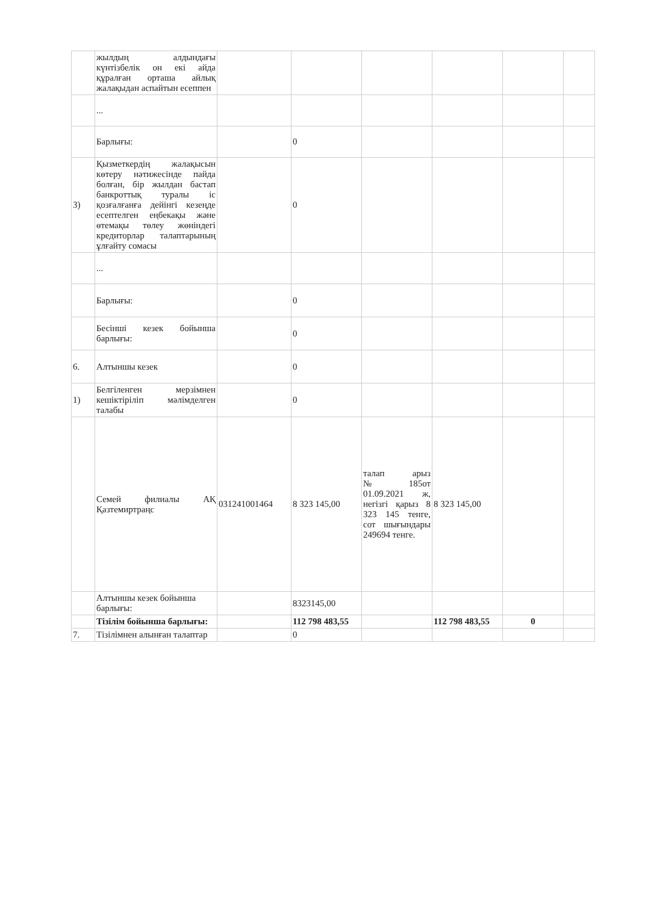| | жылдың алдындағы күнтізбелік он екі айда құралған орташа айлық жалақыдан аспайтын есеппен | | | | | | |
| | ... | | | | | | |
| | Барлығы: | | 0 | | | | |
| 3) | Қызметкердің жалақысын көтеру нәтижесінде пайда болған, бір жылдан бастап банкроттық туралы іс қозғалғанға дейінгі кезеңде есептелген еңбекақы және өтемақы төлеу жөніндегі кредиторлар талаптарының ұлғайту сомасы | | 0 | | | | |
| | ... | | | | | | |
| | Барлығы: | | 0 | | | | |
| | Бесінші кезек бойынша барлығы: | | 0 | | | | |
| 6. | Алтыншы кезек | | 0 | | | | |
| 1) | Белгіленген мерзімнен кешіктіріліп мәлімделген талабы | | 0 | | | | |
| | Семей филиалы АҚ Қазтемиртраңс | 031241001464 | 8 323 145,00 | талап арыз №185от 01.09.2021 ж, негізгі қарыз 8 323 145 тенге, сот шығындары 249694 тенге. | 8 323 145,00 | | |
| | Алтыншы кезек бойынша барлығы: | | 8323145,00 | | | | |
| | Тізілім бойынша барлығы: | | 112 798 483,55 | | 112 798 483,55 | 0 | |
| 7. | Тізілімнен алынған талаптар | | 0 | | | | |